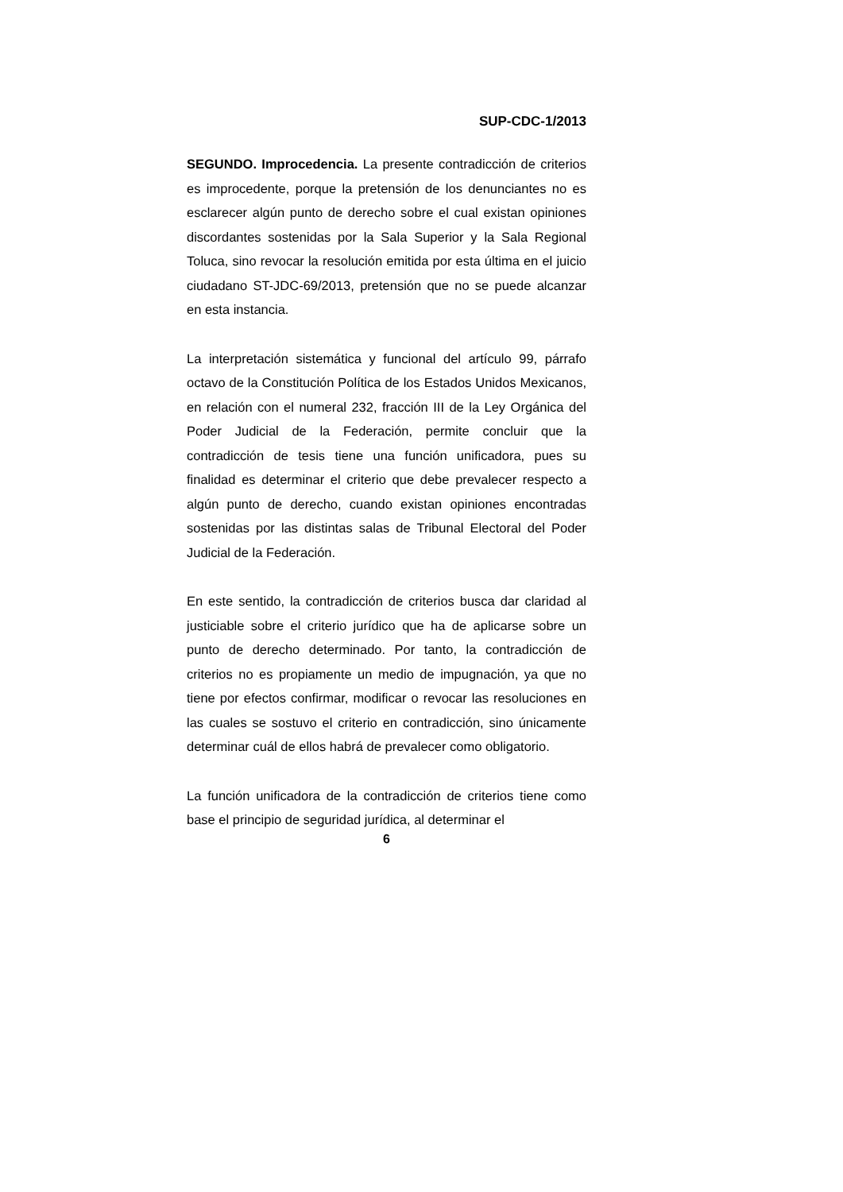SUP-CDC-1/2013
SEGUNDO. Improcedencia. La presente contradicción de criterios es improcedente, porque la pretensión de los denunciantes no es esclarecer algún punto de derecho sobre el cual existan opiniones discordantes sostenidas por la Sala Superior y la Sala Regional Toluca, sino revocar la resolución emitida por esta última en el juicio ciudadano ST-JDC-69/2013, pretensión que no se puede alcanzar en esta instancia.
La interpretación sistemática y funcional del artículo 99, párrafo octavo de la Constitución Política de los Estados Unidos Mexicanos, en relación con el numeral 232, fracción III de la Ley Orgánica del Poder Judicial de la Federación, permite concluir que la contradicción de tesis tiene una función unificadora, pues su finalidad es determinar el criterio que debe prevalecer respecto a algún punto de derecho, cuando existan opiniones encontradas sostenidas por las distintas salas de Tribunal Electoral del Poder Judicial de la Federación.
En este sentido, la contradicción de criterios busca dar claridad al justiciable sobre el criterio jurídico que ha de aplicarse sobre un punto de derecho determinado. Por tanto, la contradicción de criterios no es propiamente un medio de impugnación, ya que no tiene por efectos confirmar, modificar o revocar las resoluciones en las cuales se sostuvo el criterio en contradicción, sino únicamente determinar cuál de ellos habrá de prevalecer como obligatorio.
La función unificadora de la contradicción de criterios tiene como base el principio de seguridad jurídica, al determinar el
6